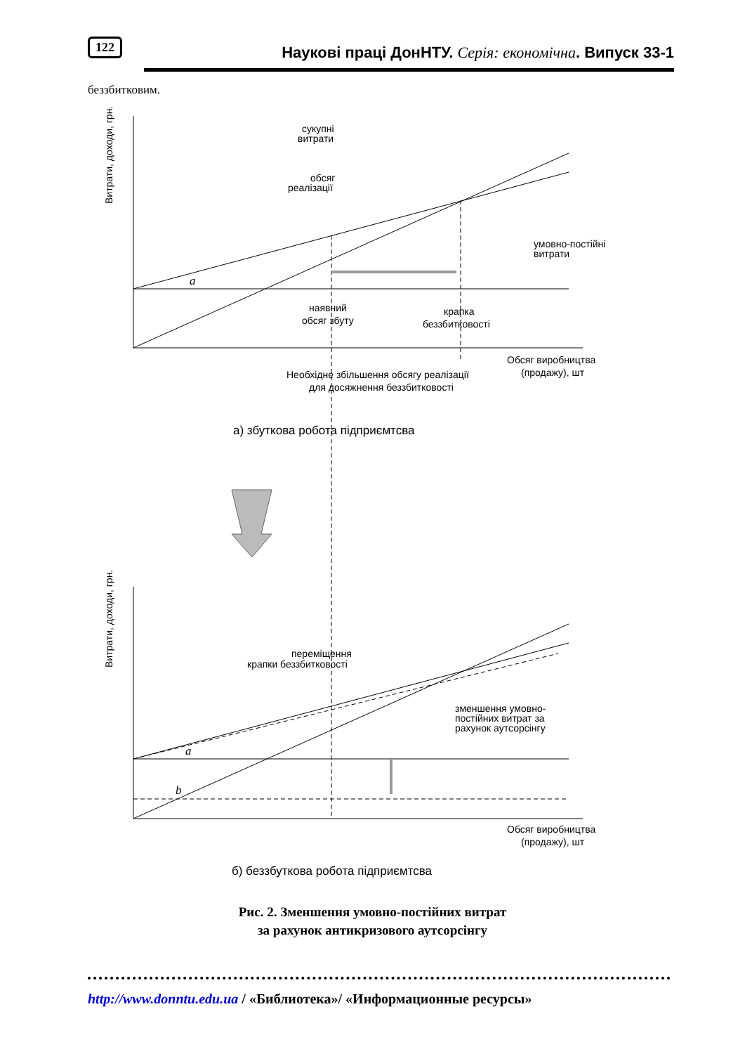122 Наукові праці ДонНТУ. Серія: економічна. Випуск 33-1
беззбитковим.
Витрати, доходи, грн.
сукупні
витрати
обсяг
реалізації
умовно-постійні
витрати
наявний
обсяг збуту
крапка
беззбитковості
Обсяг виробництва
(продажу), шт
Необхідне збільшення обсягу реалізації
для досяжнення беззбитковості
а) збуткова робота підприємтсва
a
Витрати, доходи, грн.
переміщення
крапки беззбитковості
зменшення умовно-
постійних витрат за
рахунок аутсорсінгу
a
b
Обсяг виробництва
(продажу), шт
б) беззбуткова робота підприємтсва
Рис. 2. Зменшення умовно-постійних витрат
за рахунок антикризового аутсорсінгу
http://www.donntu.edu.ua / «Библиотека»/ «Информационные ресурсы»